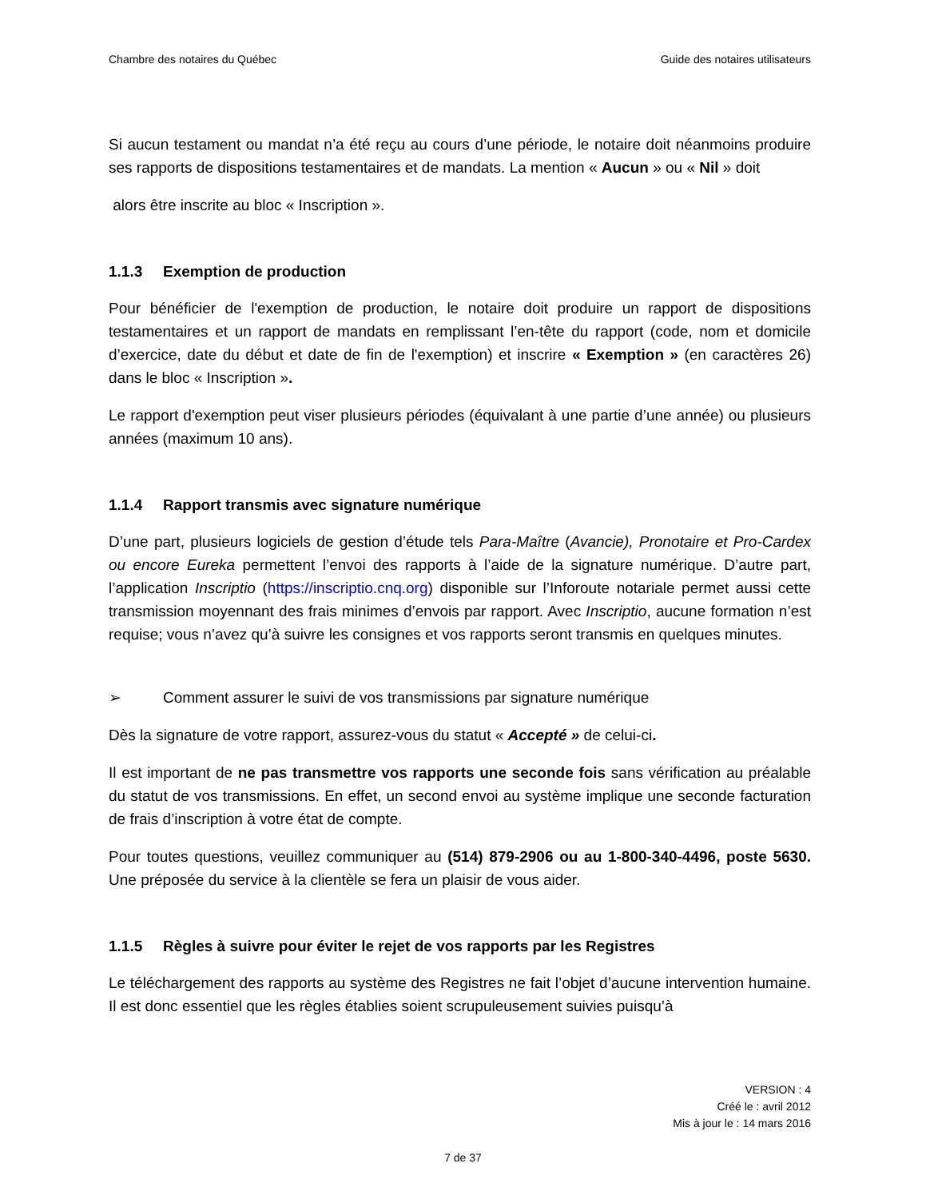Chambre des notaires du Québec Guide des notaires utilisateurs
Si aucun testament ou mandat n’a été reçu au cours d’une période, le notaire doit néanmoins produire ses rapports de dispositions testamentaires et de mandats. La mention « Aucun » ou « Nil » doit
alors être inscrite au bloc « Inscription ».
1.1.3 Exemption de production
Pour bénéficier de l'exemption de production, le notaire doit produire un rapport de dispositions testamentaires et un rapport de mandats en remplissant l’en-tête du rapport (code, nom et domicile d’exercice, date du début et date de fin de l'exemption) et inscrire « Exemption » (en caractères 26) dans le bloc « Inscription ».
Le rapport d'exemption peut viser plusieurs périodes (équivalant à une partie d’une année) ou plusieurs années (maximum 10 ans).
1.1.4 Rapport transmis avec signature numérique
D’une part, plusieurs logiciels de gestion d’étude tels Para-Maître (Avancie), Pronotaire et Pro-Cardex ou encore Eureka permettent l’envoi des rapports à l’aide de la signature numérique. D’autre part, l’application Inscriptio (https://inscriptio.cnq.org) disponible sur l’Inforoute notariale permet aussi cette transmission moyennant des frais minimes d’envois par rapport. Avec Inscriptio, aucune formation n’est requise; vous n’avez qu’à suivre les consignes et vos rapports seront transmis en quelques minutes.
➢ Comment assurer le suivi de vos transmissions par signature numérique
Dès la signature de votre rapport, assurez-vous du statut « Accepté » de celui-ci.
Il est important de ne pas transmettre vos rapports une seconde fois sans vérification au préalable du statut de vos transmissions. En effet, un second envoi au système implique une seconde facturation de frais d’inscription à votre état de compte.
Pour toutes questions, veuillez communiquer au (514) 879-2906 ou au 1-800-340-4496, poste 5630. Une préposée du service à la clientèle se fera un plaisir de vous aider.
1.1.5 Règles à suivre pour éviter le rejet de vos rapports par les Registres
Le téléchargement des rapports au système des Registres ne fait l’objet d’aucune intervention humaine. Il est donc essentiel que les règles établies soient scrupuleusement suivies puisqu’à
VERSION : 4
Créé le : avril 2012
Mis à jour le : 14 mars 2016
7 de 37